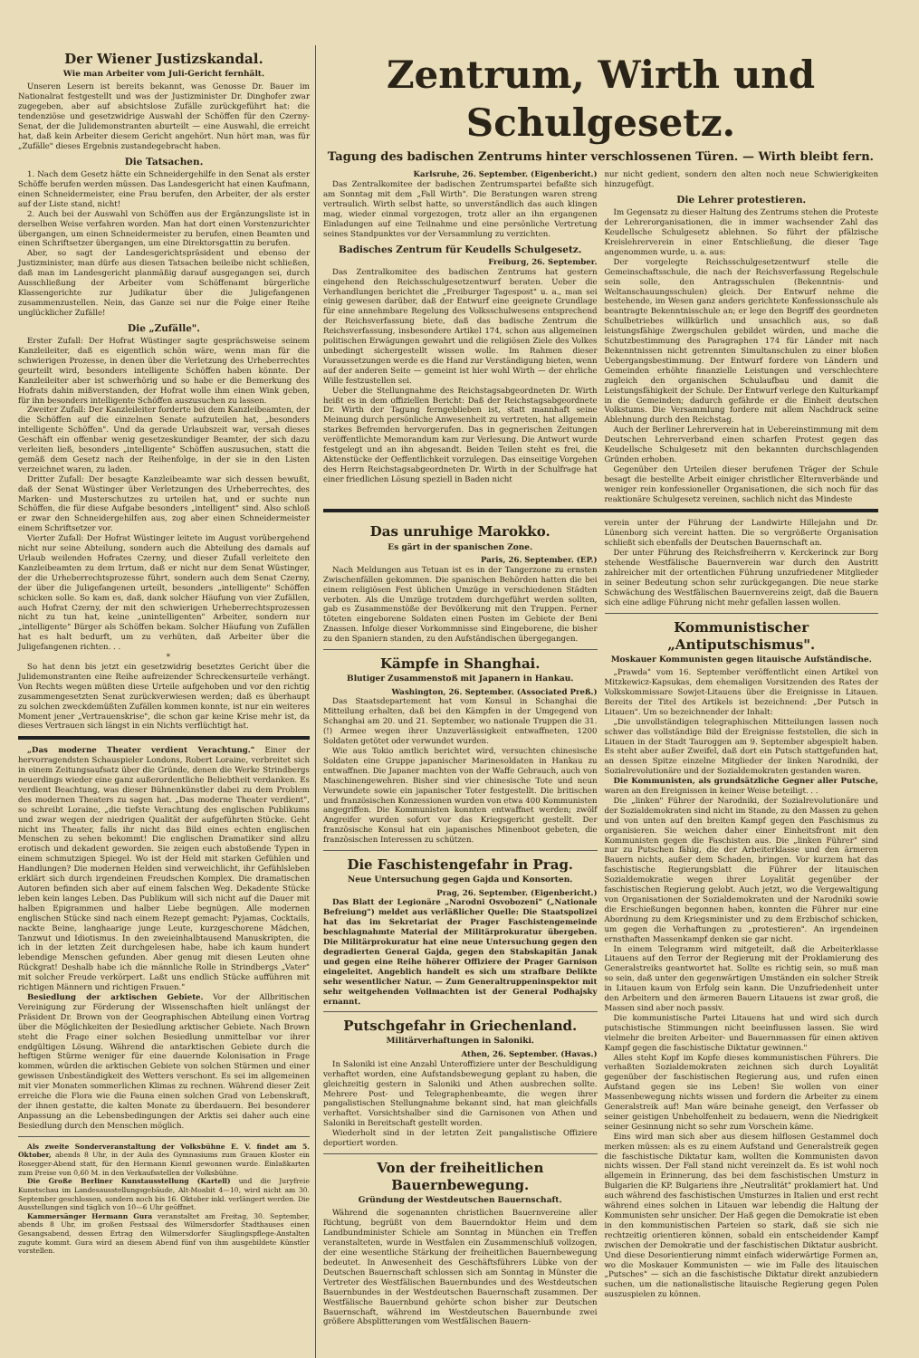Der Wiener Justizskandal.
Wie man Arbeiter vom Juli-Gericht fernhält.
Unseren Lesern ist bereits bekannt, was Genosse Dr. Bauer im Nationalrat festgestellt und was der Justizminister Dr. Dinghofer zwar zugegeben, aber auf absichtslose Zufälle zurückgeführt hat: die tendenziöse und gesetzwidrige Auswahl der Schöffen für den Czerny-Senat, der die Julidemonstranten aburteilt — eine Auswahl, die erreicht hat, daß kein Arbeiter diesem Gericht angehört. Nun hört man, was für „Zufälle" dieses Ergebnis zustandegebracht haben.
Die Tatsachen.
1. Nach dem Gesetz hätte ein Schneidergehilfe in den Senat als erster Schöffe berufen werden müssen. Das Landesgericht hat einen Kaufmann, einen Schneidermeister, eine Frau berufen, den Arbeiter, der als erster auf der Liste stand, nicht!
2. Auch bei der Auswahl von Schöffen aus der Ergänzungsliste ist in derselben Weise verfahren worden. Man hat dort einen Vorstenzurichter übergangen, um einen Schneidermeister zu berufen, einen Beamten und einen Schriftsetzer übergangen, um eine Direktorsgattin zu berufen.
Aber, so sagt der Landesgerichtspräsident und ebenso der Justizminister, man dürfe aus diesen Tatsachen beileibe nicht schließen, daß man im Landesgericht planmäßig darauf ausgegangen sei, durch Ausschließung der Arbeiter vom Schöffenamt bürgerliche Klassengerichte zur Judikatur über die Juligefangenen zusammenzustellen. Nein, das Ganze sei nur die Folge einer Reihe unglücklicher Zufälle!
Die „Zufälle".
Erster Zufall: Der Hofrat Wüstinger sagte gesprächsweise seinem Kanzleileiter, daß es eigentlich schön wäre, wenn man für die schwierigen Prozesse, in denen über die Verletzung des Urheberrechtes geurteilt wird, besonders intelligente Schöffen haben könnte. Der Kanzleileiter aber ist schwerhörig und so habe er die Bemerkung des Hofrats dahin mißverstanden, der Hofrat wolle ihm einen Wink geben, für ihn besonders intelligente Schöffen auszusuchen zu lassen.
Zweiter Zufall: Der Kanzleileiter forderte bei dem Kanzleibeamten, der die Schöffen auf die einzelnen Senate aufzuteilen hat, „besonders intelligente Schöffen". Und da gerade Urlaubszeit war, versah dieses Geschäft ein offenbar wenig gesetzeskundiger Beamter, der sich dazu verleiten ließ, besonders „intelligente" Schöffen auszusuchen, statt die gemäß dem Gesetz nach der Reihenfolge, in der sie in den Listen verzeichnet waren, zu laden.
Dritter Zufall: Der besagte Kanzleibeamte war sich dessen bewußt, daß der Senat Wüstinger über Verletzungen des Urheberrechtes, des Marken- und Musterschutzes zu urteilen hat, und er suchte nun Schöffen, die für diese Aufgabe besonders „intelligent" sind. Also schloß er zwar den Schneidergehilfen aus, zog aber einen Schneidermeister einem Schriftsetzer vor.
Vierter Zufall: Der Hofrat Wüstinger leitete im August vorübergehend nicht nur seine Abteilung, sondern auch die Abteilung des damals auf Urlaub weilenden Hofrates Czerny, und dieser Zufall verleitete den Kanzleibeamten zu dem Irrtum, daß er nicht nur dem Senat Wüstinger, der die Urheberrechtsprozesse führt, sondern auch dem Senat Czerny, der über die Juligefangenen urteilt, besonders „intelligente" Schöffen schicken solle. So kam es, daß, dank solcher Häufung von vier Zufällen, auch Hofrat Czerny, der mit den schwierigen Urheberrechtsprozessen nicht zu tun hat, keine „unintelligenten" Arbeiter, sondern nur „intelligente" Bürger als Schöffen bekam. Solcher Häufung von Zufällen hat es halt bedurft, um zu verhüten, daß Arbeiter über die Juligefangenen richten. . .
*
So hat denn bis jetzt ein gesetzwidrig besetztes Gericht über die Julidemonstranten eine Reihe aufreizender Schreckensurteile verhängt. Von Rechts wegen müßten diese Urteile aufgehoben und vor den richtig zusammengesetzten Senat zurückverwiesen werden; daß es überhaupt zu solchen zweckdemüßten Zufällen kommen konnte, ist nur ein weiteres Moment jener „Vertrauenskrise", die schon gar keine Krise mehr ist, da dieses Vertrauen sich längst in ein Nichts verflüchtigt hat.
„Das moderne Theater verdient Verachtung." Einer der hervorragendsten Schauspieler Londons, Robert Loraine, verbreitet sich in einem Zeitungsaufsatz über die Gründe, denen die Werke Strindbergs neuerdings wieder eine ganz außerordentliche Beliebtheit verdanken. Es verdient Beachtung, was dieser Bühnenkünstler dabei zu dem Problem des modernen Theaters zu sagen hat. „Das moderne Theater verdient", so schreibt Loraine, „die tiefste Verachtung des englischen Publikums und zwar wegen der niedrigen Qualität der aufgeführten Stücke. Geht nicht ins Theater, falls ihr nicht das Bild eines echten englischen Menschen zu sehen bekommt! Die englischen Dramatiker sind allzu erotisch und dekadent geworden. Sie zeigen euch abstoßende Typen in einem schmutzigen Spiegel. Wo ist der Held mit starken Gefühlen und Handlungen? Die modernen Helden sind verweichlicht, ihr Gefühlsleben erklärt sich durch irgendeinen Freudschen Komplex. Die dramatischen Autoren befinden sich aber auf einem falschen Weg. Dekadente Stücke leben kein langes Leben. Das Publikum will sich nicht auf die Dauer mit halben Epigrammen und halber Liebe begnügen. Alle modernen englischen Stücke sind nach einem Rezept gemacht: Pyjamas, Cocktails, nackte Beine, langhaarige junge Leute, kurzgeschorene Mädchen, Tanzwut und Idiotismus. In den zweieinhalbtausend Manuskripten, die ich in der letzten Zeit durchgelesen habe, habe ich kaum hundert lebendige Menschen gefunden. Aber genug mit diesen Leuten ohne Rückgrat! Deshalb habe ich die männliche Rolle in Strindbergs „Vater" mit solcher Freude verkörpert. Laßt uns endlich Stücke aufführen mit richtigen Männern und richtigen Frauen."
Besiedlung der arktischen Gebiete. Vor der Allbritischen Vereinigung zur Förderung der Wissenschaften hielt unlängst der Präsident Dr. Brown von der Geographischen Abteilung einen Vortrag über die Möglichkeiten der Besiedlung arktischer Gebiete. Nach Brown steht die Frage einer solchen Besiedlung unmittelbar vor ihrer endgültigen Lösung. Während die antarktischen Gebiete durch die heftigen Stürme weniger für eine dauernde Kolonisation in Frage kommen, würden die arktischen Gebiete von solchen Stürmen und einer gewissen Unbeständigkeit des Wetters verschont. Es sei im allgemeinen mit vier Monaten sommerlichen Klimas zu rechnen. Während dieser Zeit erreiche die Flora wie die Fauna einen solchen Grad von Lebenskraft, der ihnen gestatte, die kalten Monate zu überdauern. Bei besonderer Anpassung an die Lebensbedingungen der Arktis sei daher auch eine Besiedlung durch den Menschen möglich.
Als zweite Sonderveranstaltung der Volksbühne E. V. findet am 5. Oktober, abends 8 Uhr, in der Aula des Gymnasiums zum Grauen Kloster ein Rosegger-Abend statt, für den Hermann Kienzl gewonnen wurde. Einlaßkarten zum Preise von 0,60 M. in den Verkaufsstellen der Volksbühne.
Die Große Berliner Kunstausstellung (Kartell) und die Juryfreie Kunstschau im Landesausstellungsgebäude, Alt-Moabit 4—10, wird nicht am 30. September geschlossen, sondern noch bis 16. Oktober inkl. verlängert werden. Die Ausstellungen sind täglich von 10—6 Uhr geöffnet.
Kammersänger Hermann Gura veranstaltet am Freitag, 30. September, abends 8 Uhr, im großen Festsaal des Wilmersdorfer Stadthauses einen Gesangsabend, dessen Ertrag den Wilmersdorfer Säuglingspflege-Anstalten zugute kommt. Gura wird an diesem Abend fünf von ihm ausgebildete Künstler vorstellen.
Zentrum, Wirth und Schulgesetz.
Tagung des badischen Zentrums hinter verschlossenen Türen. — Wirth bleibt fern.
Karlsruhe, 26. September. (Eigenbericht.)
Das Zentralkomitee der badischen Zentrumspartei befaßte sich am Sonntag mit dem „Fall Wirth". Die Beratungen waren streng vertraulich. Wirth selbst hatte, so unverständlich das auch klingen mag, wieder einmal vorgezogen, trotz aller an ihn ergangenen Einladungen auf eine Teilnahme und eine persönliche Vertretung seines Standpunktes vor der Versammlung zu verzichten.
Badisches Zentrum für Keudells Schulgesetz.
Freiburg, 26. September.
Das Zentralkomitee des badischen Zentrums hat gestern eingehend den Reichsschulgesetzentwurf beraten. Ueber die Verhandlungen berichtet die „Freiburger Tagespost" u. a., man sei einig gewesen darüber, daß der Entwurf eine geeignete Grundlage für eine annehmbare Regelung des Volksschulwesens entsprechend der Reichsverfassung biete, daß das badische Zentrum die Reichsverfassung, insbesondere Artikel 174, schon aus allgemeinen politischen Erwägungen gewahrt und die religiösen Ziele des Volkes unbedingt sichergestellt wissen wolle. Im Rahmen dieser Voraussetzungen werde es die Hand zur Verständigung bieten, wenn auf der anderen Seite — gemeint ist hier wohl Wirth — der ehrliche Wille festzustellen sei.
Ueber die Stellungnahme des Reichstagsabgeordneten Dr. Wirth heißt es in dem offiziellen Bericht: Daß der Reichstagsabgeordnete Dr. Wirth der Tagung ferngeblieben ist, statt mannhaft seine Meinung durch persönliche Anwesenheit zu vertreten, hat allgemein starkes Befremden hervorgerufen. Das in gegnerischen Zeitungen veröffentlichte Memorandum kam zur Verlesung. Die Antwort wurde festgelegt und an ihn abgesandt. Beiden Teilen steht es frei, die Aktenstücke der Oeffentlichkeit vorzulegen. Das einseitige Vorgehen des Herrn Reichstagsabgeordneten Dr. Wirth in der Schulfrage hat einer friedlichen Lösung speziell in Baden nicht
nur nicht gedient, sondern den alten noch neue Schwierigkeiten hinzugefügt.
Die Lehrer protestieren.
Im Gegensatz zu dieser Haltung des Zentrums stehen die Proteste der Lehrerorganisationen, die in immer wachsender Zahl das Keudellsche Schulgesetz ablehnen. So führt der pfälzische Kreislehrerverein in einer Entschließung, die dieser Tage angenommen wurde, u. a. aus:
Der vorgelegte Reichsschulgesetzentwurf stelle die Gemeinschaftsschule, die nach der Reichsverfassung Regelschule sein solle, den Antragsschulen (Bekenntnis- und Weltanschauungsschulen) gleich. Der Entwurf nehme die bestehende, im Wesen ganz anders gerichtete Konfessionsschule als beantragte Bekenntnisschule an; er lege den Begriff des geordneten Schulbetriebes willkürlich und unsachlich aus, so daß leistungsfähige Zwergschulen gebildet würden, und mache die Schutzbestimmung des Paragraphen 174 für Länder mit nach Bekenntnissen nicht getrennten Simultanschulen zu einer bloßen Uebergangsbestimmung. Der Entwurf fordere von Ländern und Gemeinden erhöhte finanzielle Leistungen und verschlechtere zugleich den organischen Schulaufbau und damit die Leistungsfähigkeit der Schule. Der Entwurf verlege den Kulturkampf in die Gemeinden; dadurch gefährde er die Einheit deutschen Volkstums. Die Versammlung fordere mit allem Nachdruck seine Ablehnung durch den Reichstag.
Auch der Berliner Lehrerverein hat in Uebereinstimmung mit dem Deutschen Lehrerverband einen scharfen Protest gegen das Keudellsche Schulgesetz mit den bekannten durchschlagenden Gründen erhoben.
Gegenüber den Urteilen dieser berufenen Träger der Schule besagt die bestellte Arbeit einiger christlicher Elternverbände und weniger rein konfessioneller Organisationen, die sich noch für das reaktionäre Schulgesetz vereinen, sachlich nicht das Mindeste
Das unruhige Marokko.
Es gärt in der spanischen Zone.
Paris, 26. September. (EP.)
Nach Meldungen aus Tetuan ist es in der Tangerzone zu ernsten Zwischenfällen gekommen. Die spanischen Behörden hatten die bei einem religiösen Fest üblichen Umzüge in verschiedenen Städten verboten. Als die Umzüge trotzdem durchgeführt werden sollten, gab es Zusammenstöße der Bevölkerung mit den Truppen. Ferner töteten eingeborene Soldaten einen Posten im Gebiete der Beni Znassen. Infolge dieser Vorkommnisse sind Eingeborene, die bisher zu den Spaniern standen, zu den Aufständischen übergegangen.
Kämpfe in Shanghai.
Blutiger Zusammenstoß mit Japanern in Hankau.
Washington, 26. September. (Associated Preß.)
Das Staatsdepartement hat vom Konsul in Schanghai die Mitteilung erhalten, daß bei den Kämpfen in der Umgegend von Schanghai am 20. und 21. September, wo nationale Truppen die 31. (!) Armee wegen ihrer Unzuverlässigkeit entwaffneten, 1200 Soldaten getötet oder verwundet wurden.
Wie aus Tokio amtlich berichtet wird, versuchten chinesische Soldaten eine Gruppe japanischer Marinesoldaten in Hankau zu entwaffnen. Die Japaner machten von der Waffe Gebrauch, auch von Maschinengewehren. Bisher sind vier chinesische Tote und neun Verwundete sowie ein japanischer Toter festgestellt. Die britischen und französischen Konzessionen wurden von etwa 400 Kommunisten angegriffen. Die Kommunisten konnten entwaffnet werden; zwölf Angreifer wurden sofort vor das Kriegsgericht gestellt. Der französische Konsul hat ein japanisches Minenboot gebeten, die französischen Interessen zu schützen.
Die Faschistengefahr in Prag.
Neue Untersuchung gegen Gajda und Konsorten.
Prag, 26. September. (Eigenbericht.)
Das Blatt der Legionäre „Narodni Osvobozeni" („Nationale Befreiung") meldet aus verläßlicher Quelle: Die Staatspolizei hat das im Sekretariat der Prager Faschistengemeinde beschlagnahmte Material der Militärprokuratur übergeben. Die Militärprokuratur hat eine neue Untersuchung gegen den degradierten General Gajda, gegen den Stabskapitän Janak und gegen eine Reihe höherer Offiziere der Prager Garnison eingeleitet. Angeblich handelt es sich um strafbare Delikte sehr wesentlicher Natur. — Zum Generaltruppeninspektor mit sehr weitgehenden Vollmachten ist der General Podhajsky ernannt.
Putschgefahr in Griechenland.
Militärverhaftungen in Saloniki.
Athen, 26. September. (Havas.)
In Saloniki ist eine Anzahl Unteroffiziere unter der Beschuldigung verhaftet worden, eine Aufstandsbewegung geplant zu haben, die gleichzeitig gestern in Saloniki und Athen ausbrechen sollte. Mehrere Post- und Telegraphenbeamte, die wegen ihrer pangalistischen Stellungnahme bekannt sind, hat man gleichfalls verhaftet. Vorsichtshalber sind die Garnisonen von Athen und Saloniki in Bereitschaft gestellt worden.
Wiederholt sind in der letzten Zeit pangalistische Offiziere deportiert worden.
Von der freiheitlichen Bauernbewegung.
Gründung der Westdeutschen Bauernschaft.
Während die sogenannten christlichen Bauernvereine aller Richtung, begrüßt von dem Bauerndoktor Heim und dem Landbundminister Schiele am Sonntag in München ein Treffen veranstalteten, wurde in Westfalen ein Zusammenschluß vollzogen, der eine wesentliche Stärkung der freiheitlichen Bauernbewegung bedeutet. In Anwesenheit des Geschäftsführers Lübke von der Deutschen Bauernschaft schlossen sich am Sonntag in Münster die Vertreter des Westfälischen Bauernbundes und des Westdeutschen Bauernbundes in der Westdeutschen Bauernschaft zusammen. Der Westfälische Bauernbund gehörte schon bisher zur Deutschen Bauernschaft, während im Westdeutschen Bauernbunde zwei größere Absplitterungen vom Westfälischen Bauern-
verein unter der Führung der Landwirte Hillejahn und Dr. Lünenborg sich vereint hatten. Die so vergrößerte Organisation schließt sich ebenfalls der Deutschen Bauernschaft an.
Der unter Führung des Reichsfreiherrn v. Kerckerinck zur Borg stehende Westfälische Bauernverein war durch den Austritt zahlreicher mit der ortentlichen Führung unzufriedener Mitglieder in seiner Bedeutung schon sehr zurückgegangen. Die neue starke Schwächung des Westfälischen Bauernvereins zeigt, daß die Bauern sich eine adlige Führung nicht mehr gefallen lassen wollen.
Kommunistischer „Antiputschismus".
Moskauer Kommunisten gegen litauische Aufständische.
„Prawda" vom 16. September veröffentlicht einen Artikel von Mitzkewicz-Kapsukas, dem ehemaligen Vorsitzenden des Rates der Volkskommissare Sowjet-Litauens über die Ereignisse in Litauen. Bereits der Titel des Artikels ist bezeichnend: „Der Putsch in Litauen". Um so bezeichnender der Inhalt:
„Die unvollständigen telegraphischen Mitteilungen lassen noch schwer das vollständige Bild der Ereignisse feststellen, die sich in Litauen in der Stadt Tauroggen am 9. September abgespielt haben. Es steht aber außer Zweifel, daß dort ein Putsch stattgefunden hat, an dessen Spitze einzelne Mitglieder der linken Narodniki, der Sozialrevolutionäre und der Sozialdemokraten gestanden waren.
Die Kommunisten, als grundsätzliche Gegner aller Putsche, waren an den Ereignissen in keiner Weise beteiligt. . .
Die „linken" Führer der Narodniki, der Sozialrevolutionäre und der Sozialdemokraten sind nicht im Stande, zu den Massen zu gehen und von unten auf den breiten Kampf gegen den Faschismus zu organisieren. Sie weichen daher einer Einheitsfront mit den Kommunisten gegen die Faschisten aus. Die „linken Führer" sind nur zu Putschen fähig, die der Arbeiterklasse und den ärmeren Bauern nichts, außer dem Schaden, bringen. Vor kurzem hat das faschistische Regierungsblatt die Führer der litauischen Sozialdemokratie wegen ihrer Loyalität gegenüber der faschistischen Regierung gelobt. Auch jetzt, wo die Vergewaltigung von Organisationen der Sozialdemokraten und der Narodniki sowie die Erschießungen begonnen haben, konnten die Führer nur eine Abordnung zu dem Kriegsminister und zu dem Erzbischof schicken, um gegen die Verhaftungen zu „protestieren". An irgendeinen ernsthaften Massenkampf denken sie gar nicht.
In einem Telegramm wird mitgeteilt, daß die Arbeiterklasse Litauens auf den Terror der Regierung mit der Proklamierung des Generalstreiks geantwortet hat. Sollte es richtig sein, so muß man so sein, daß unter den gegenwärtigen Umständen ein solcher Streik in Litauen kaum von Erfolg sein kann. Die Unzufriedenheit unter den Arbeitern und den ärmeren Bauern Litauens ist zwar groß, die Massen sind aber noch passiv.
Die kommunistische Partei Litauens hat und wird sich durch putschistische Stimmungen nicht beeinflussen lassen. Sie wird vielmehr die breiten Arbeiter- und Bauernmassen für einen aktiven Kampf gegen die faschistische Diktatur gewinnen."
Alles steht Kopf im Kopfe dieses kommunistischen Führers. Die verhaßten Sozialdemokraten zeichnen sich durch Loyalität gegenüber der faschistischen Regierung aus, und rufen einen Aufstand gegen sie ins Leben! Sie wollen von einer Massenbewegung nichts wissen und fordern die Arbeiter zu einem Generalstreik auf! Man wäre beinahe geneigt, den Verfasser ob seiner geistigen Unbeholfenheit zu bedauern, wenn die Niedrigkeit seiner Gesinnung nicht so sehr zum Vorschein käme.
Eins wird man sich aber aus diesem hilflosen Gestammel doch merken müssen: als es zu einem Aufstand und Generalstreik gegen die faschistische Diktatur kam, wollten die Kommunisten davon nichts wissen. Der Fall stand nicht vereinzelt da. Es ist wohl noch allgemein in Erinnerung, das bei dem faschistischen Umsturz in Bulgarien die KP. Bulgariens ihre „Neutralität" proklamiert hat. Und auch während des faschistischen Umsturzes in Italien und erst recht während eines solchen in Litauen war lebendig die Haltung der Kommunisten sehr unsicher. Der Haß gegen die Demokratie ist eben in den kommunistischen Parteien so stark, daß sie sich nie rechtzeitig orientieren können, sobald ein entscheidender Kampf zwischen der Demokratie und der faschistischen Diktatur ausbricht. Und diese Desorientierung nimmt einfach widerwärtige Formen an, wo die Moskauer Kommunisten — wie im Falle des litauischen „Putsches" — sich an die faschistische Diktatur direkt anzubiedern suchen, um die nationalistische litauische Regierung gegen Polen auszuspielen zu können.